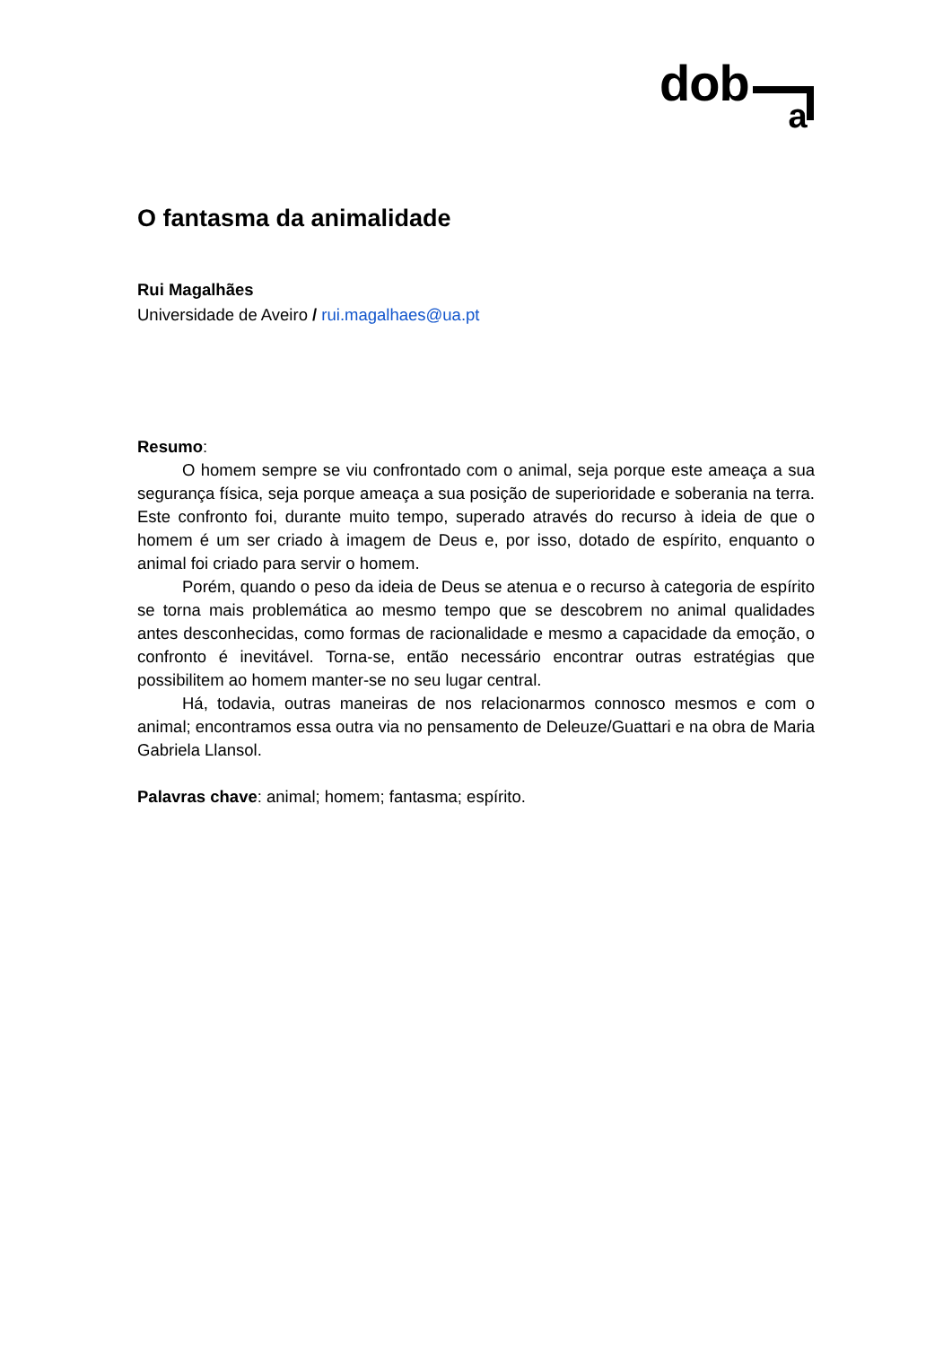dob a
O fantasma da animalidade
Rui Magalhães
Universidade de Aveiro / rui.magalhaes@ua.pt
Resumo:
O homem sempre se viu confrontado com o animal, seja porque este ameaça a sua segurança física, seja porque ameaça a sua posição de superioridade e soberania na terra. Este confronto foi, durante muito tempo, superado através do recurso à ideia de que o homem é um ser criado à imagem de Deus e, por isso, dotado de espírito, enquanto o animal foi criado para servir o homem.
Porém, quando o peso da ideia de Deus se atenua e o recurso à categoria de espírito se torna mais problemática ao mesmo tempo que se descobrem no animal qualidades antes desconhecidas, como formas de racionalidade e mesmo a capacidade da emoção, o confronto é inevitável. Torna-se, então necessário encontrar outras estratégias que possibilitem ao homem manter-se no seu lugar central.
Há, todavia, outras maneiras de nos relacionarmos connosco mesmos e com o animal; encontramos essa outra via no pensamento de Deleuze/Guattari e na obra de Maria Gabriela Llansol.
Palavras chave: animal; homem; fantasma; espírito.